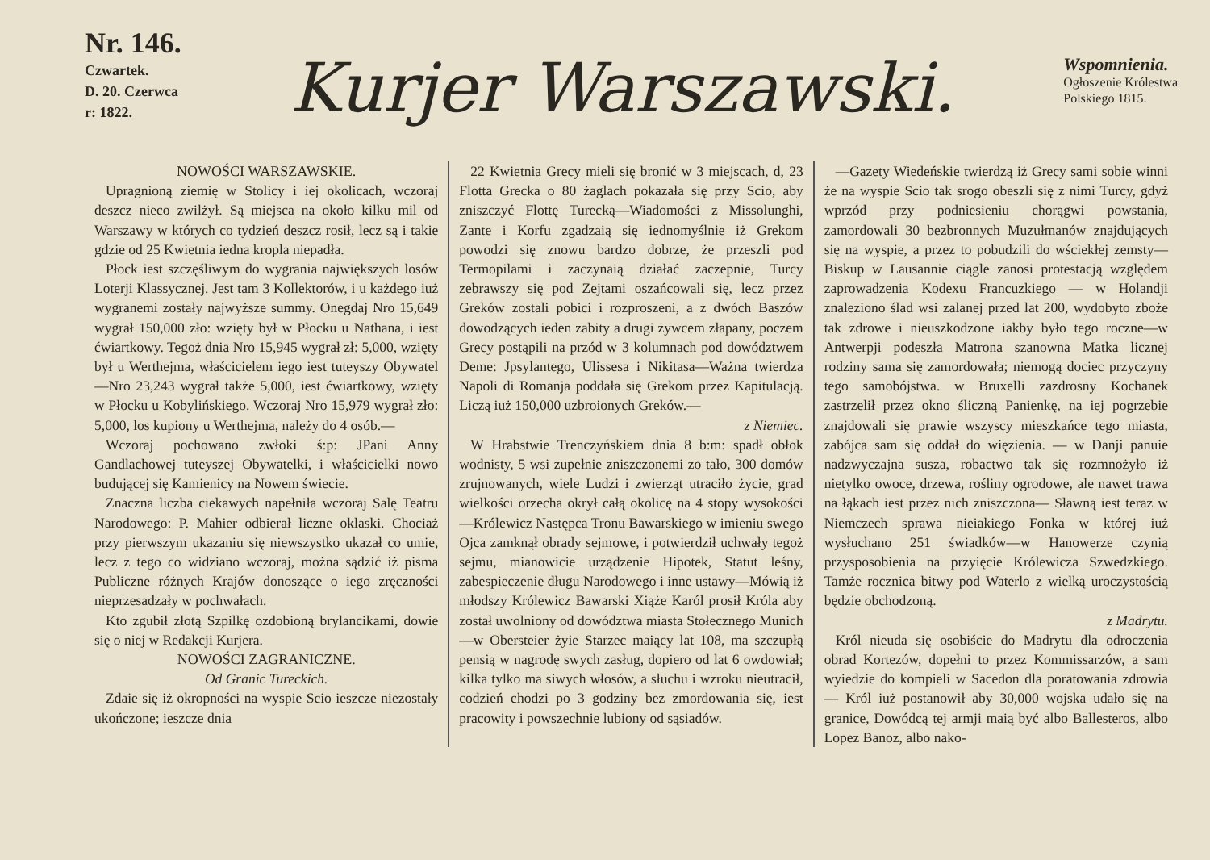Nr. 146.
Czwartek.
D. 20. Czerwca
r: 1822.
Kurjer Warszawski.
Wspomnienia.
Ogłoszenie Królestwa
Polskiego 1815.
NOWOŚCI WARSZAWSKIE.
Upragnioną ziemię w Stolicy i iej okolicach, wczoraj deszcz nieco zwilżył. Są miejsca na około kilku mil od Warszawy w których co tydzień deszcz rosił, lecz są i takie gdzie od 25 Kwietnia iedna kropla niepadła.
Płock iest szczęśliwym do wygrania największych losów Loterji Klassycznej. Jest tam 3 Kollektorów, i u każdego iuż wygranemi zostały najwyższe summy. Onegdaj Nro 15,649 wygrał 150,000 zło: wzięty był w Płocku u Nathana, i iest ćwiartkowy. Tegoż dnia Nro 15,945 wygrał zł: 5,000, wzięty był u Werthejma, właścicielem iego iest tuteyszy Obywatel—Nro 23,243 wygrał także 5,000, iest ćwiartkowy, wzięty w Płocku u Kobylińskiego. Wczoraj Nro 15,979 wygrał zło: 5,000, los kupiony u Werthejma, należy do 4 osób.—
Wczoraj pochowano zwłoki ś:p: JPani Anny Gandlachowej tuteyszej Obywatelki, i właścicielki nowo budującej się Kamienicy na Nowem świecie.
Znaczna liczba ciekawych napełniła wczoraj Salę Teatru Narodowego: P. Mahier odbierał liczne oklaski. Chociaż przy pierwszym ukazaniu się niewszystko ukazał co umie, lecz z tego co widziano wczoraj, można sądzić iż pisma Publiczne różnych Krajów donoszące o iego zręczności nieprzesadzały w pochwałach.
Kto zgubił złotą Szpilkę ozdobioną brylancikami, dowie się o niej w Redakcji Kurjera.
NOWOŚCI ZAGRANICZNE.
Od Granic Tureckich.
Zdaie się iż okropności na wyspie Scio ieszcze niezostały ukończone; ieszcze dnia
22 Kwietnia Grecy mieli się bronić w 3 miejscach, d, 23 Flotta Grecka o 80 żaglach pokazała się przy Scio, aby zniszczyć Flottę Turecką—Wiadomości z Missolunghi, Zante i Korfu zgadzaią się iednomyślnie iż Grekom powodzi się znowu bardzo dobrze, że przeszli pod Termopilami i zaczynaią działać zaczepnie, Turcy zebrawszy się pod Zejtami oszańcowali się, lecz przez Greków zostali pobici i rozproszeni, a z dwóch Baszów dowodzących ieden zabity a drugi żywcem złapany, poczem Grecy postąpili na przód w 3 kolumnach pod dowództwem Deme: Jpsylantego, Ulissesa i Nikitasa—Ważna twierdza Napoli di Romanja poddała się Grekom przez Kapitulacją. Liczą iuż 150,000 uzbroionych Greków.—
z Niemiec.
W Hrabstwie Trenczyńskiem dnia 8 b:m: spadł obłok wodnisty, 5 wsi zupełnie zniszczonemi zo tało, 300 domów zrujnowanych, wiele Ludzi i zwierząt utraciło życie, grad wielkości orzecha okrył całą okolicę na 4 stopy wysokości—Królewicz Następca Tronu Bawarskiego w imieniu swego Ojca zamknął obrady sejmowe, i potwierdził uchwały tegoż sejmu, mianowicie urządzenie Hipotek, Statut leśny, zabespieczenie długu Narodowego i inne ustawy—Mówią iż młodszy Królewicz Bawarski Xiąże Karól prosił Króla aby został uwolniony od dowództwa miasta Stołecznego Munich—w Obersteier żyie Starzec maiący lat 108, ma szczupłą pensią w nagrodę swych zasług, dopiero od lat 6 owdowiał; kilka tylko ma siwych włosów, a słuchu i wzroku nieutracił, codzień chodzi po 3 godziny bez zmordowania się, iest pracowity i powszechnie lubiony od sąsiadów.
—Gazety Wiedeńskie twierdzą iż Grecy sami sobie winni że na wyspie Scio tak srogo obeszli się z nimi Turcy, gdyż wprzód przy podniesieniu chorągwi powstania, zamordowali 30 bezbronnych Muzułmanów znajdujących się na wyspie, a przez to pobudzili do wściekłej zemsty—Biskup w Lausannie ciągle zanosi protestacją względem zaprowadzenia Kodexu Francuzkiego — w Holandji znaleziono ślad wsi zalanej przed lat 200, wydobyto zboże tak zdrowe i nieuszkodzone iakby było tego roczne—w Antwerpji podeszła Matrona szanowna Matka licznej rodziny sama się zamordowała; niemogą dociec przyczyny tego samobójstwa. w Bruxelli zazdrosny Kochanek zastrzelił przez okno śliczną Panienkę, na iej pogrzebie znajdowali się prawie wszyscy mieszkańce tego miasta, zabójca sam się oddał do więzienia. — w Danji panuie nadzwyczajna susza, robactwo tak się rozmnożyło iż nietylko owoce, drzewa, rośliny ogrodowe, ale nawet trawa na łąkach iest przez nich zniszczona— Sławną iest teraz w Niemczech sprawa nieiakiego Fonka w której iuż wysłuchano 251 świadków—w Hanowerze czynią przysposobienia na przyięcie Królewicza Szwedzkiego. Tamże rocznica bitwy pod Waterlo z wielką uroczystością będzie obchodzoną.
z Madrytu.
Król nieuda się osobiście do Madrytu dla odroczenia obrad Kortezów, dopełni to przez Kommissarzów, a sam wyiedzie do kompieli w Sacedon dla poratowania zdrowia— Król iuż postanowił aby 30,000 wojska udało się na granice, Dowódcą tej armji maią być albo Ballesteros, albo Lopez Banoz, albo nako-